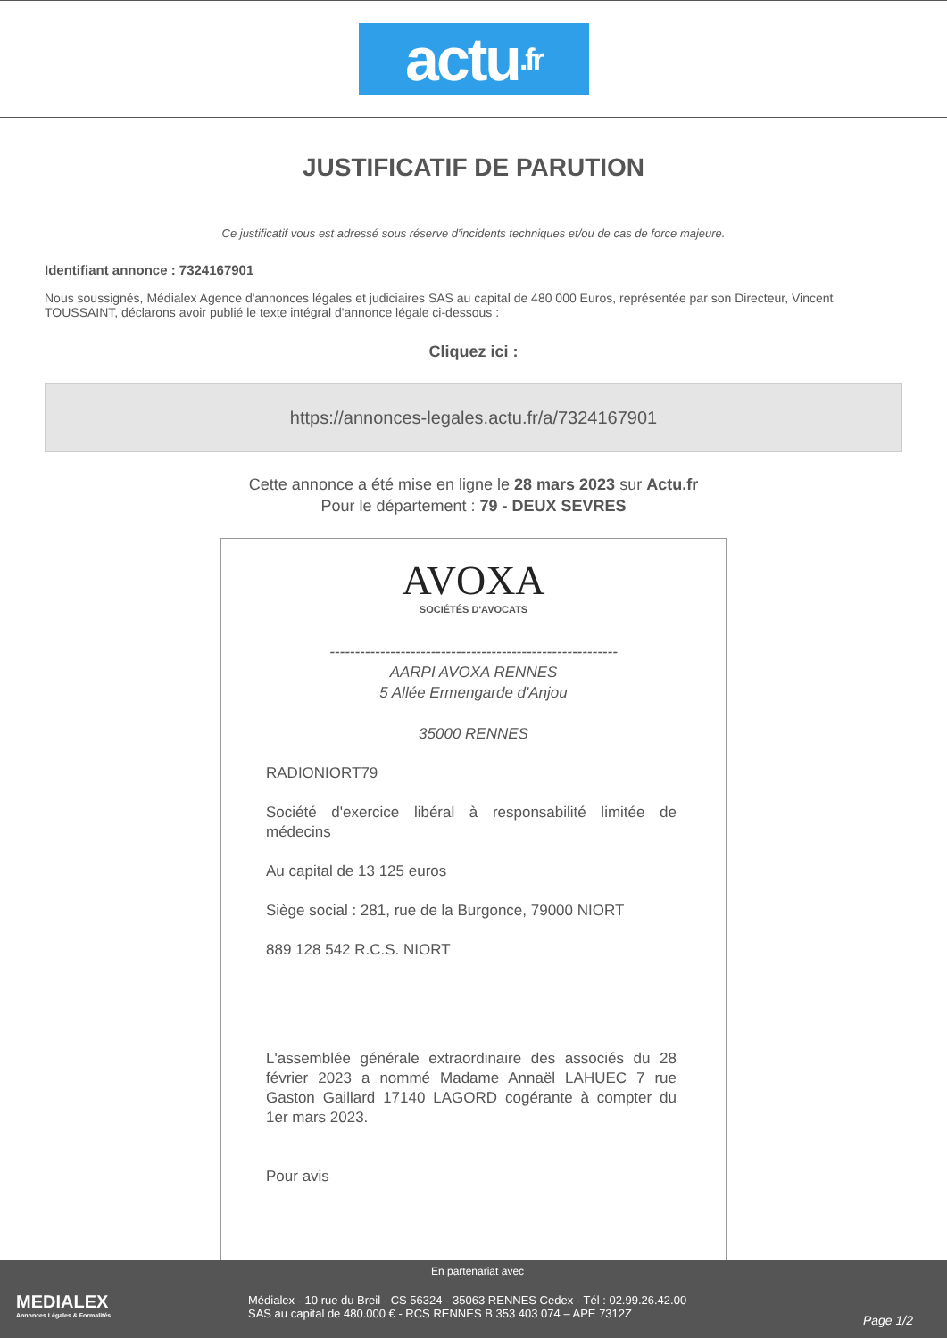actu.fr
JUSTIFICATIF DE PARUTION
Ce justificatif vous est adressé sous réserve d'incidents techniques et/ou de cas de force majeure.
Identifiant annonce : 7324167901
Nous soussignés, Médialex Agence d'annonces légales et judiciaires SAS au capital de 480 000 Euros, représentée par son Directeur, Vincent TOUSSAINT, déclarons avoir publié le texte intégral d'annonce légale ci-dessous :
Cliquez ici :
https://annonces-legales.actu.fr/a/7324167901
Cette annonce a été mise en ligne le 28 mars 2023 sur Actu.fr
Pour le département : 79 - DEUX SEVRES
AVOXA
SOCIÉTÉS D'AVOCATS
---------------------------------------------------------
AARPI AVOXA RENNES
5 Allée Ermengarde d'Anjou
35000 RENNES
RADIONIORT79
Société d'exercice libéral à responsabilité limitée de médecins
Au capital de 13 125 euros
Siège social : 281, rue de la Burgonce, 79000 NIORT
889 128 542 R.C.S. NIORT
L'assemblée générale extraordinaire des associés du 28 février 2023 a nommé Madame Annaël LAHUEC 7 rue Gaston Gaillard 17140 LAGORD cogérante à compter du 1er mars 2023.
Pour avis
MEDIALEX
Annonces Légales & Formalités
En partenariat avec
Médialex - 10 rue du Breil - CS 56324 - 35063 RENNES Cedex - Tél : 02.99.26.42.00
SAS au capital de 480.000 € - RCS RENNES B 353 403 074 – APE 7312Z
Page 1/2